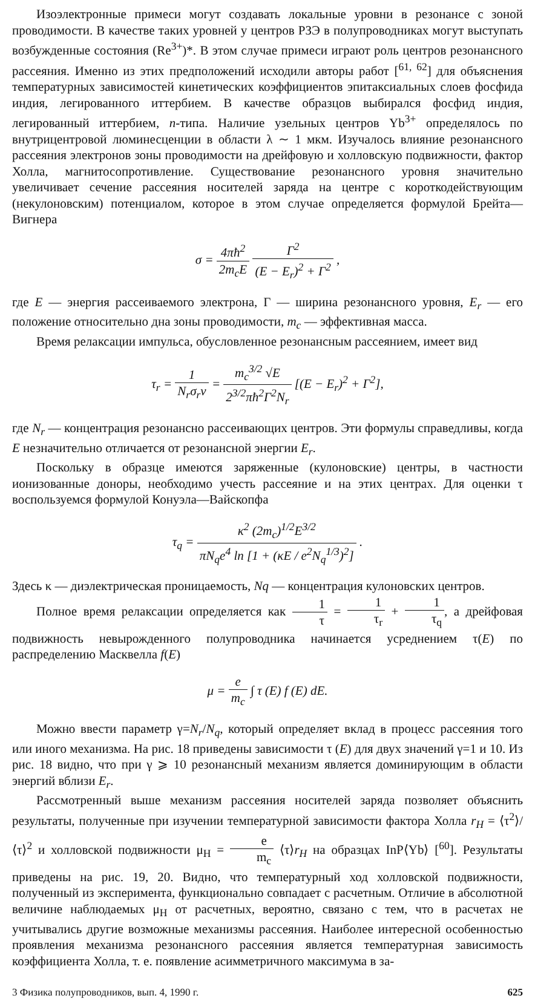Изоэлектронные примеси могут создавать локальные уровни в резонансе с зоной проводимости. В качестве таких уровней у центров РЗЭ в полупроводниках могут выступать возбужденные состояния (Re<sup>3+</sup>)*. В этом случае примеси играют роль центров резонансного рассеяния. Именно из этих предположений исходили авторы работ [<sup>61, 62</sup>] для объяснения температурных зависимостей кинетических коэффициентов эпитаксиальных слоев фосфида индия, легированного иттербием. В качестве образцов выбирался фосфид индия, легированный иттербием, n-типа. Наличие узельных центров Yb<sup>3+</sup> определялось по внутрицентровой люминесценции в области λ ∼ 1 мкм. Изучалось влияние резонансного рассеяния электронов зоны проводимости на дрейфовую и холловскую подвижности, фактор Холла, магнитосопротивление. Существование резонансного уровня значительно увеличивает сечение рассеяния носителей заряда на центре с короткодействующим (некулоновским) потенциалом, которое в этом случае определяется формулой Брейта—Вигнера
σ = 4πħ<sup>2</sup> 2m<sub>c</sub>E Γ<sup>2</sup> (E − E<sub>r</sub>)<sup>2</sup> + Γ<sup>2</sup> ,
где E — энергия рассеиваемого электрона, Γ — ширина резонансного уровня, E<sub>r</sub> — его положение относительно дна зоны проводимости, m<sub>c</sub> — эффективная масса.
Время релаксации импульса, обусловленное резонансным рассеянием, имеет вид
τ<sub>r</sub> = 1 N<sub>r</sub>σ<sub>r</sub>v = m<sub>c</sub><sup>3/2</sup> √E 2<sup>3/2</sup>πħ<sup>2</sup>Γ<sup>2</sup>N<sub>r</sub> [(E − E<sub>r</sub>)<sup>2</sup> + Γ<sup>2</sup>],
где N<sub>r</sub> — концентрация резонансно рассеивающих центров. Эти формулы справедливы, когда E незначительно отличается от резонансной энергии E<sub>r</sub>.
Поскольку в образце имеются заряженные (кулоновские) центры, в частности ионизованные доноры, необходимо учесть рассеяние и на этих центрах. Для оценки τ воспользуемся формулой Конуэла—Вайскопфа
τ<sub>q</sub> = κ<sup>2</sup> (2m<sub>c</sub>)<sup>1/2</sup>E<sup>3/2</sup> πN<sub>q</sub>e<sup>4</sup> ln [1 + (κE / e<sup>2</sup>N<sub>q</sub><sup>1/3</sup>)<sup>2</sup>] .
Здесь κ — диэлектрическая проницаемость, Nq — концентрация кулоновских центров.
Полное время релаксации определяется как 1 τ = 1 τ<sub>r</sub> + 1 τ<sub>q</sub>, а дрейфовая подвижность невырожденного полупроводника начинается усреднением τ(E) по распределению Масквелла f(E)
μ = e m<sub>c</sub> ∫ τ (E) f (E) dE.
Можно ввести параметр γ=N<sub>r</sub>/N<sub>q</sub>, который определяет вклад в процесс рассеяния того или иного механизма. На рис. 18 приведены зависимости τ (E) для двух значений γ=1 и 10. Из рис. 18 видно, что при γ ⩾ 10 резонансный механизм является доминирующим в области энергий вблизи E<sub>r</sub>.
Рассмотренный выше механизм рассеяния носителей заряда позволяет объяснить результаты, полученные при изучении температурной зависимости фактора Холла r<sub>H</sub> = ⟨τ<sup>2</sup>⟩/⟨τ⟩<sup>2</sup> и холловской подвижности μ<sub>H</sub> = e m<sub>c</sub> ⟨τ⟩r<sub>H</sub> на образцах InP⟨Yb⟩ [<sup>60</sup>]. Результаты приведены на рис. 19, 20. Видно, что температурный ход холловской подвижности, полученный из эксперимента, функционально совпадает с расчетным. Отличие в абсолютной величине наблюдаемых μ<sub>H</sub> от расчетных, вероятно, связано с тем, что в расчетах не учитывались другие возможные механизмы рассеяния. Наиболее интересной особенностью проявления механизма резонансного рассеяния является температурная зависимость коэффициента Холла, т. е. появление асимметричного максимума в за-
3 Физика полупроводников, вып. 4, 1990 г. 625